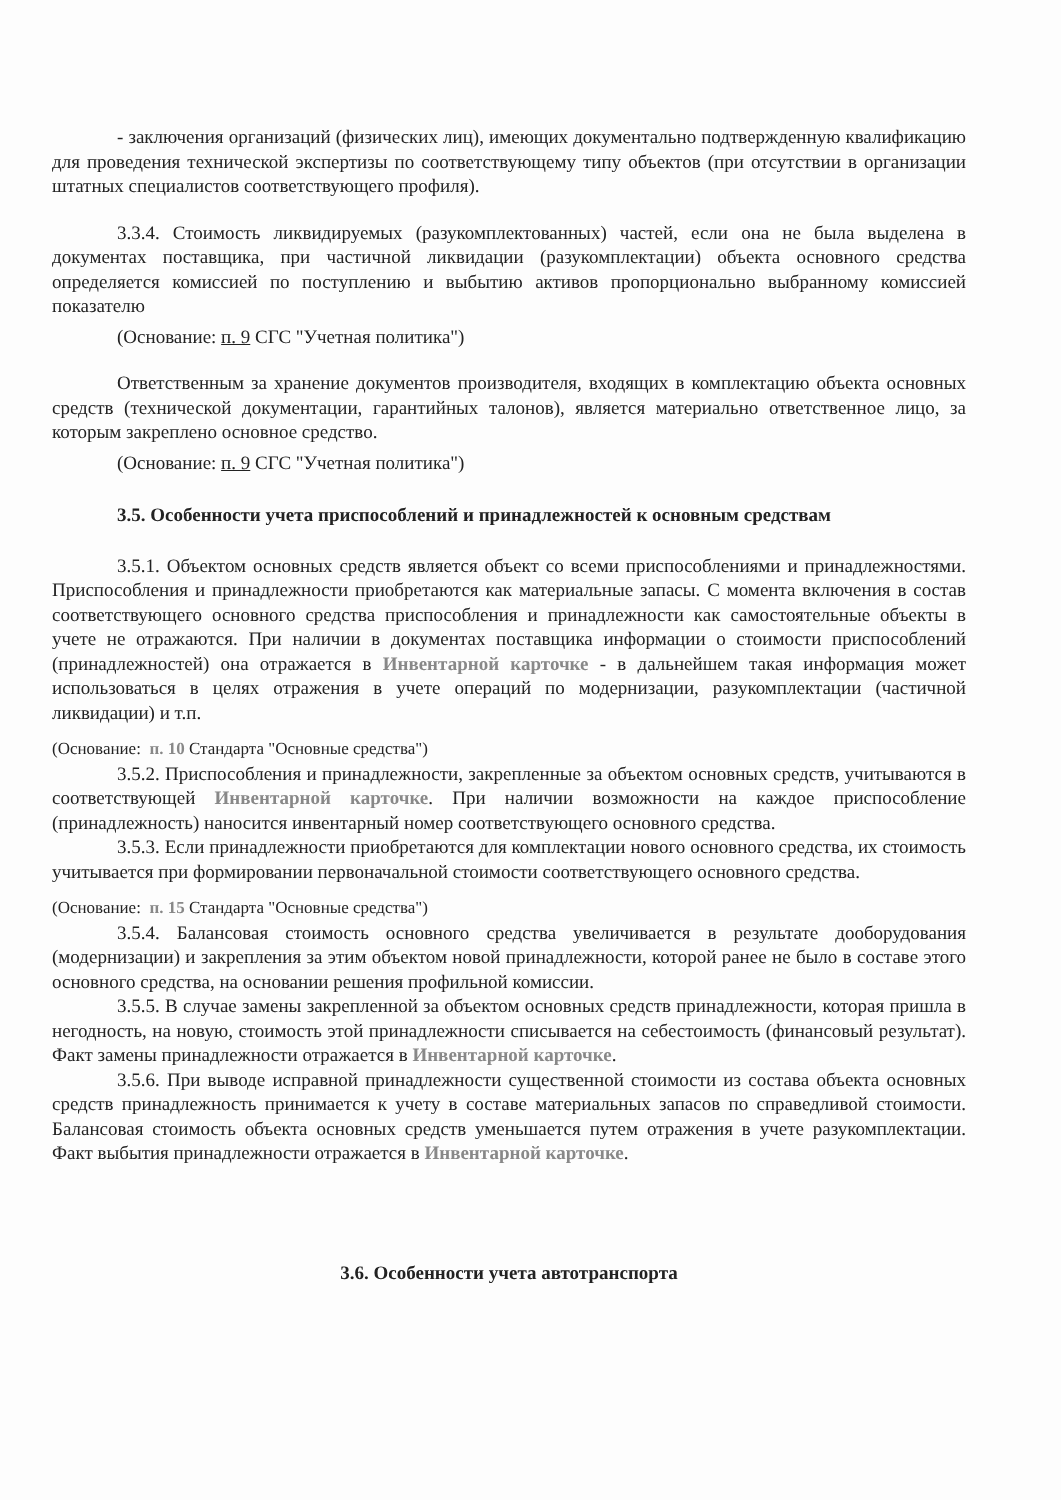- заключения организаций (физических лиц), имеющих документально подтвержденную квалификацию для проведения технической экспертизы по соответствующему типу объектов (при отсутствии в организации штатных специалистов соответствующего профиля).
3.3.4. Стоимость ликвидируемых (разукомплектованных) частей, если она не была выделена в документах поставщика, при частичной ликвидации (разукомплектации) объекта основного средства определяется комиссией по поступлению и выбытию активов пропорционально выбранному комиссией показателю
(Основание: п. 9 СГС "Учетная политика")
Ответственным за хранение документов производителя, входящих в комплектацию объекта основных средств (технической документации, гарантийных талонов), является материально ответственное лицо, за которым закреплено основное средство.
(Основание: п. 9 СГС "Учетная политика")
3.5. Особенности учета приспособлений и принадлежностей к основным средствам
3.5.1. Объектом основных средств является объект со всеми приспособлениями и принадлежностями. Приспособления и принадлежности приобретаются как материальные запасы. С момента включения в состав соответствующего основного средства приспособления и принадлежности как самостоятельные объекты в учете не отражаются. При наличии в документах поставщика информации о стоимости приспособлений (принадлежностей) она отражается в Инвентарной карточке - в дальнейшем такая информация может использоваться в целях отражения в учете операций по модернизации, разукомплектации (частичной ликвидации) и т.п.
(Основание: п. 10 Стандарта "Основные средства")
3.5.2. Приспособления и принадлежности, закрепленные за объектом основных средств, учитываются в соответствующей Инвентарной карточке. При наличии возможности на каждое приспособление (принадлежность) наносится инвентарный номер соответствующего основного средства.
3.5.3. Если принадлежности приобретаются для комплектации нового основного средства, их стоимость учитывается при формировании первоначальной стоимости соответствующего основного средства.
(Основание: п. 15 Стандарта "Основные средства")
3.5.4. Балансовая стоимость основного средства увеличивается в результате дооборудования (модернизации) и закрепления за этим объектом новой принадлежности, которой ранее не было в составе этого основного средства, на основании решения профильной комиссии.
3.5.5. В случае замены закрепленной за объектом основных средств принадлежности, которая пришла в негодность, на новую, стоимость этой принадлежности списывается на себестоимость (финансовый результат). Факт замены принадлежности отражается в Инвентарной карточке.
3.5.6. При выводе исправной принадлежности существенной стоимости из состава объекта основных средств принадлежность принимается к учету в составе материальных запасов по справедливой стоимости. Балансовая стоимость объекта основных средств уменьшается путем отражения в учете разукомплектации. Факт выбытия принадлежности отражается в Инвентарной карточке.
3.6. Особенности учета автотранспорта